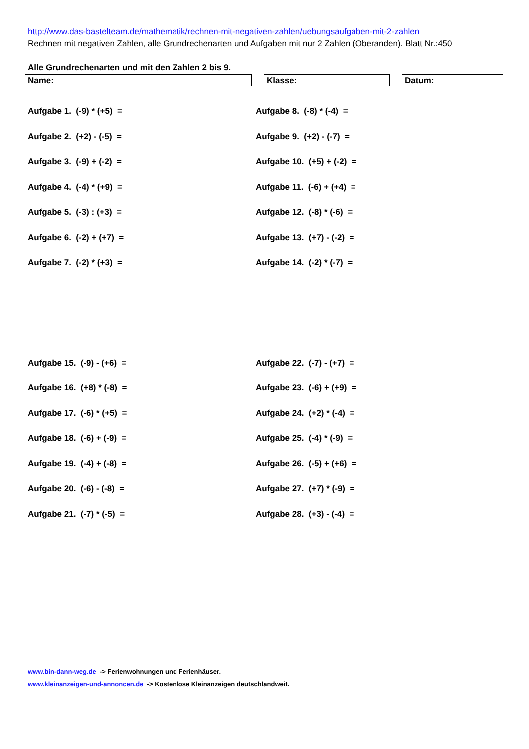http://www.das-bastelteam.de/mathematik/rechnen-mit-negativen-zahlen/uebungsaufgaben-mit-2-zahlen
Rechnen mit negativen Zahlen, alle Grundrechenarten und Aufgaben mit nur 2 Zahlen (Oberanden). Blatt Nr.:450
Alle Grundrechenarten und mit den Zahlen 2 bis 9.
Name: Klasse: Datum:
Aufgabe 1. (-9) * (+5) =
Aufgabe 8. (-8) * (-4) =
Aufgabe 2. (+2) - (-5) =
Aufgabe 9. (+2) - (-7) =
Aufgabe 3. (-9) + (-2) =
Aufgabe 10. (+5) + (-2) =
Aufgabe 4. (-4) * (+9) =
Aufgabe 11. (-6) + (+4) =
Aufgabe 5. (-3) : (+3) =
Aufgabe 12. (-8) * (-6) =
Aufgabe 6. (-2) + (+7) =
Aufgabe 13. (+7) - (-2) =
Aufgabe 7. (-2) * (+3) =
Aufgabe 14. (-2) * (-7) =
Aufgabe 15. (-9) - (+6) =
Aufgabe 22. (-7) - (+7) =
Aufgabe 16. (+8) * (-8) =
Aufgabe 23. (-6) + (+9) =
Aufgabe 17. (-6) * (+5) =
Aufgabe 24. (+2) * (-4) =
Aufgabe 18. (-6) + (-9) =
Aufgabe 25. (-4) * (-9) =
Aufgabe 19. (-4) + (-8) =
Aufgabe 26. (-5) + (+6) =
Aufgabe 20. (-6) - (-8) =
Aufgabe 27. (+7) * (-9) =
Aufgabe 21. (-7) * (-5) =
Aufgabe 28. (+3) - (-4) =
www.bin-dann-weg.de -> Ferienwohnungen und Ferienhäuser.
www.kleinanzeigen-und-annoncen.de -> Kostenlose Kleinanzeigen deutschlandweit.